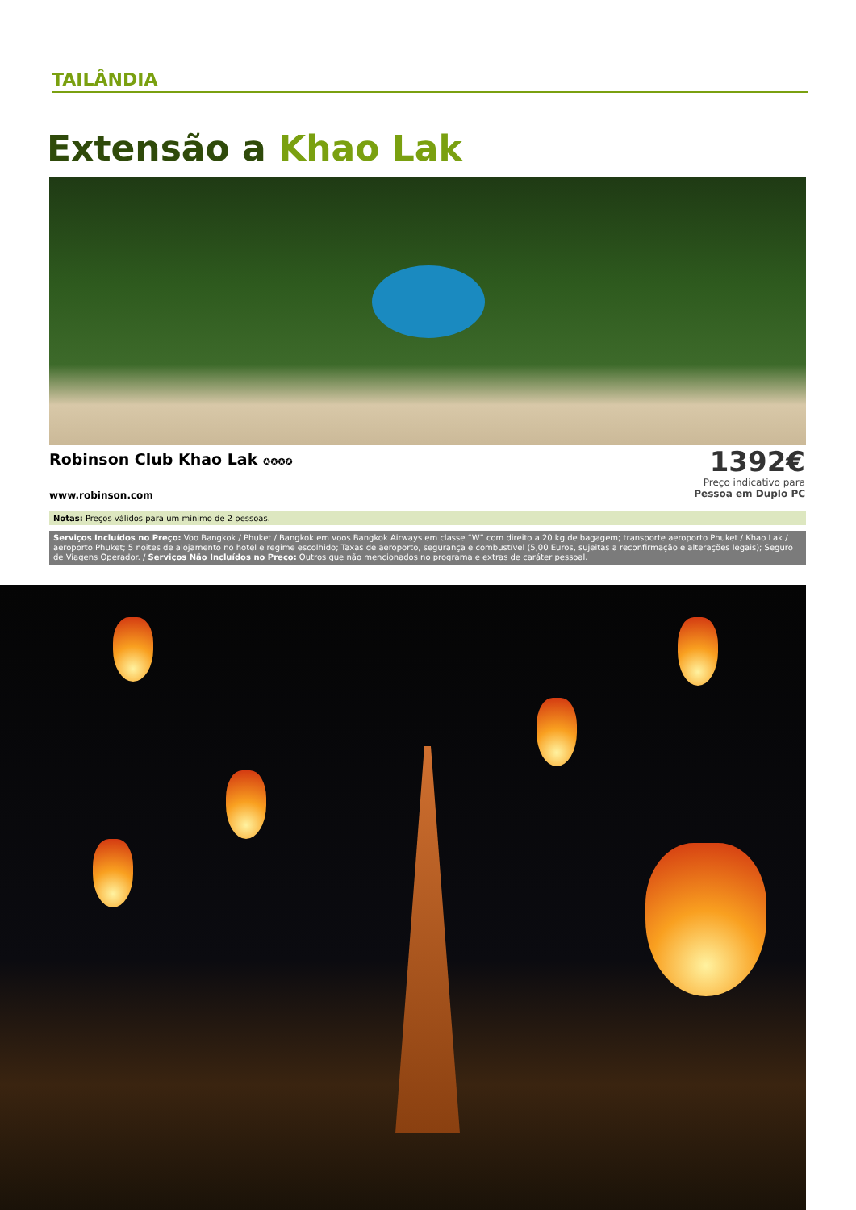TAILÂNDIA
Extensão a Khao Lak
Robinson Club Khao Lak ✪✪✪✪
www.robinson.com
1392€
Preço indicativo para
Pessoa em Duplo PC
Notas: Preços válidos para um mínimo de 2 pessoas.
Serviços Incluídos no Preço: Voo Bangkok / Phuket / Bangkok em voos Bangkok Airways em classe “W” com direito a 20 kg de bagagem; transporte aeroporto Phuket / Khao Lak / aeroporto Phuket; 5 noites de alojamento no hotel e regime escolhido; Taxas de aeroporto, segurança e combustível (5,00 Euros, sujeitas a reconfirmação e alterações legais); Seguro de Viagens Operador. / Serviços Não Incluídos no Preço: Outros que não mencionados no programa e extras de caráter pessoal.